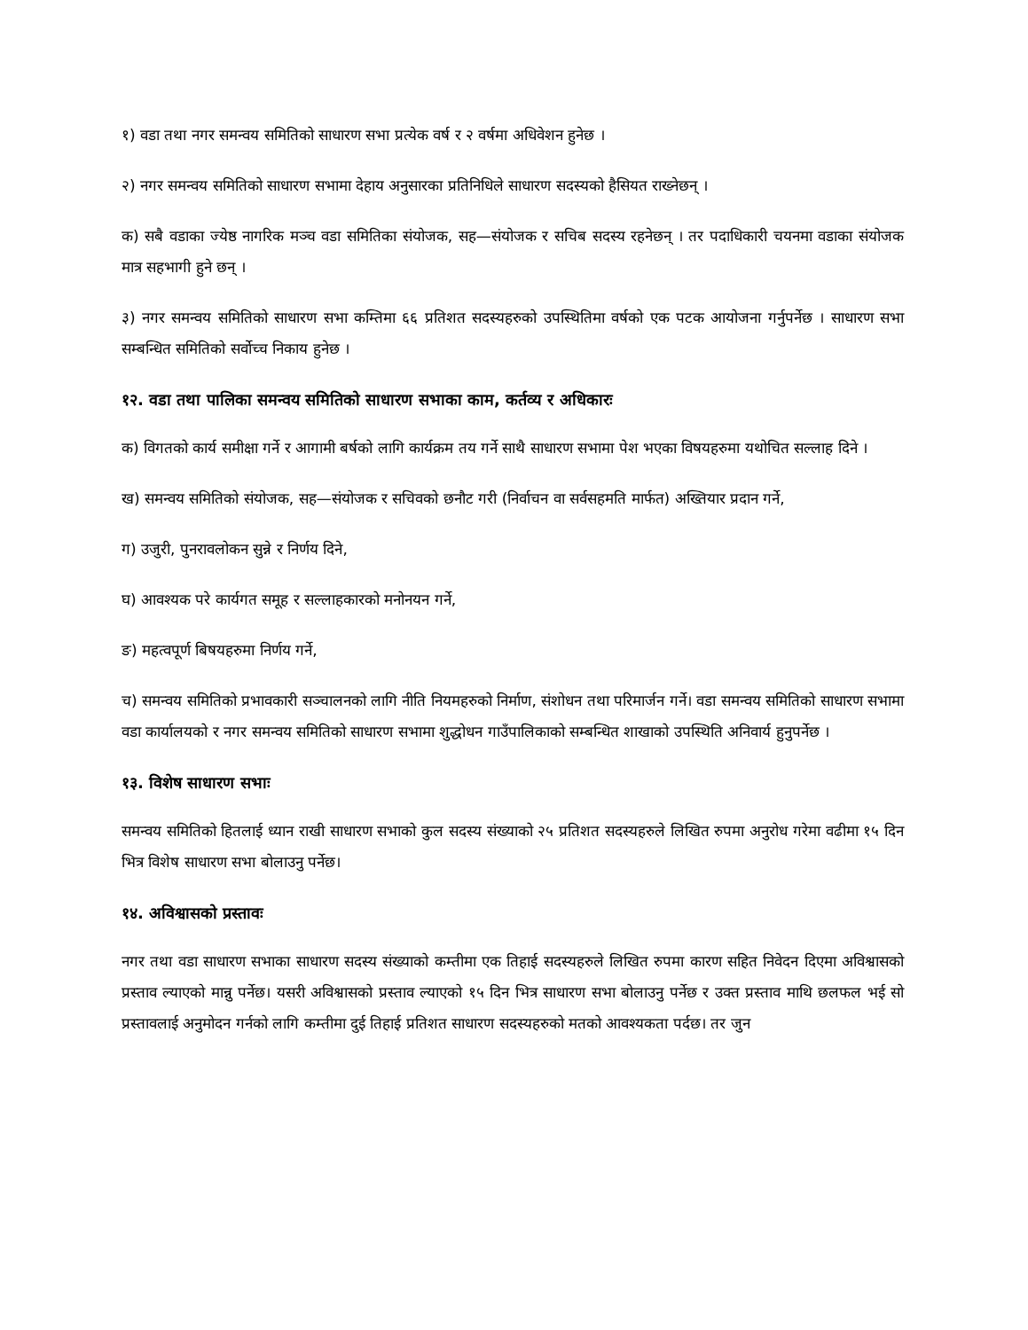१) वडा तथा नगर समन्वय समितिको साधारण सभा प्रत्येक वर्ष र २ वर्षमा अधिवेशन हुनेछ ।
२) नगर समन्वय समितिको साधारण सभामा देहाय अनुसारका प्रतिनिधिले साधारण सदस्यको हैसियत राख्नेछन् ।
क) सबै वडाका ज्येष्ठ नागरिक मञ्च वडा समितिका संयोजक, सह—संयोजक र सचिब सदस्य रहनेछन् । तर पदाधिकारी चयनमा वडाका संयोजक मात्र सहभागी हुने छन् ।
३) नगर समन्वय समितिको साधारण सभा कम्तिमा ६६ प्रतिशत सदस्यहरुको उपस्थितिमा वर्षको एक पटक आयोजना गर्नुपर्नेछ । साधारण सभा सम्बन्धित समितिको सर्वोच्च निकाय हुनेछ ।
१२. वडा तथा पालिका समन्वय समितिको साधारण सभाका काम, कर्तव्य र अधिकारः
क) विगतको कार्य समीक्षा गर्ने र आगामी बर्षको लागि कार्यक्रम तय गर्ने साथै साधारण सभामा पेश भएका विषयहरुमा यथोचित सल्लाह दिने ।
ख) समन्वय समितिको संयोजक, सह—संयोजक र सचिवको छनौट गरी (निर्वाचन वा सर्वसहमति मार्फत) अख्तियार प्रदान गर्ने,
ग) उजुरी, पुनरावलोकन सुन्ने र निर्णय दिने,
घ) आवश्यक परे कार्यगत समूह र सल्लाहकारको मनोनयन गर्ने,
ङ) महत्वपूर्ण बिषयहरुमा निर्णय गर्ने,
च) समन्वय समितिको प्रभावकारी सञ्चालनको लागि नीति नियमहरुको निर्माण, संशोधन तथा परिमार्जन गर्ने। वडा समन्वय समितिको साधारण सभामा वडा कार्यालयको र नगर समन्वय समितिको साधारण सभामा शुद्धोधन गाउँपालिकाको सम्बन्धित शाखाको उपस्थिति अनिवार्य हुनुपर्नेछ ।
१३. विशेष साधारण सभाः
समन्वय समितिको हितलाई ध्यान राखी साधारण सभाको कुल सदस्य संख्याको २५ प्रतिशत सदस्यहरुले लिखित रुपमा अनुरोध गरेमा वढीमा १५ दिन भित्र विशेष साधारण सभा बोलाउनु पर्नेछ।
१४. अविश्वासको प्रस्तावः
नगर तथा वडा साधारण सभाका साधारण सदस्य संख्याको कम्तीमा एक तिहाई सदस्यहरुले लिखित रुपमा कारण सहित निवेदन दिएमा अविश्वासको प्रस्ताव ल्याएको मान्नु पर्नेछ। यसरी अविश्वासको प्रस्ताव ल्याएको १५ दिन भित्र साधारण सभा बोलाउनु पर्नेछ र उक्त प्रस्ताव माथि छलफल भई सो प्रस्तावलाई अनुमोदन गर्नको लागि कम्तीमा दुई तिहाई प्रतिशत साधारण सदस्यहरुको मतको आवश्यकता पर्दछ। तर जुन